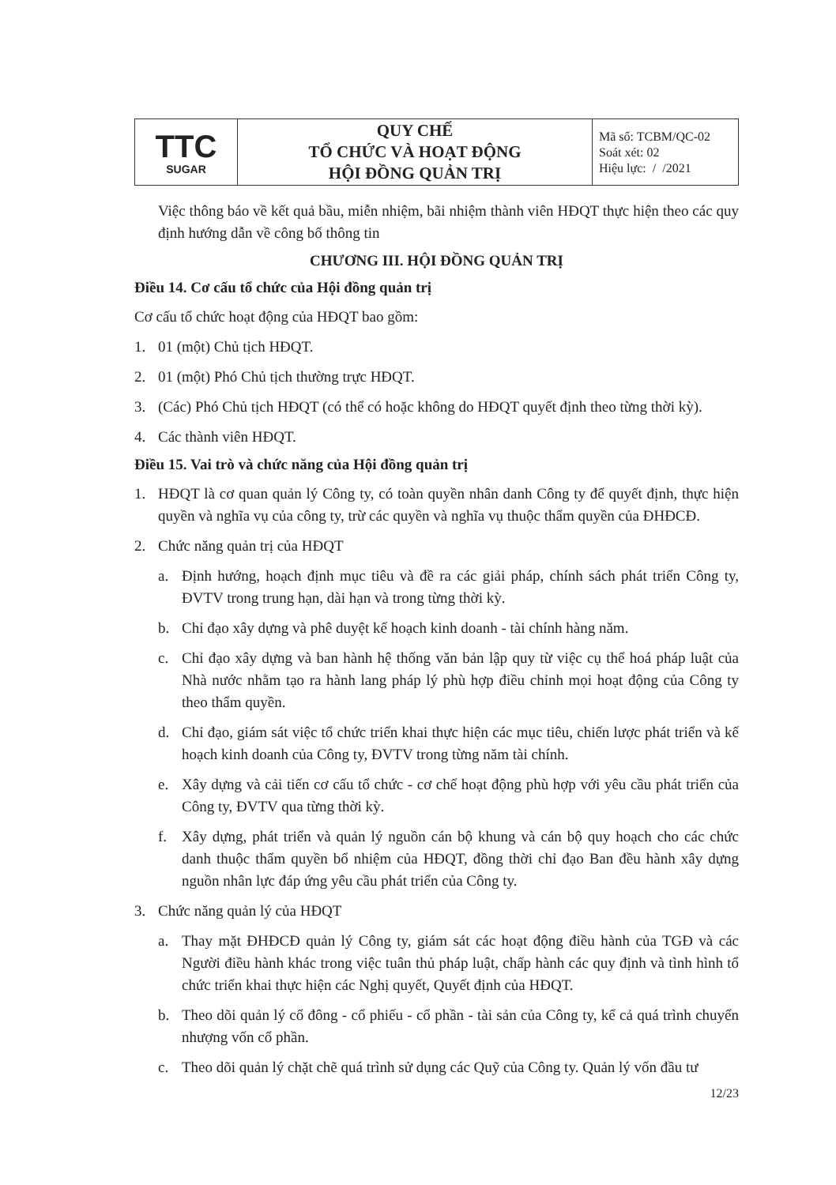| TTC SUGAR | QUY CHẾ TỔ CHỨC VÀ HOẠT ĐỘNG HỘI ĐỒNG QUẢN TRỊ | Mã số: TCBM/QC-02 Soát xét: 02 Hiệu lực: / /2021 |
Việc thông báo về kết quả bầu, miễn nhiệm, bãi nhiệm thành viên HĐQT thực hiện theo các quy định hướng dẫn về công bố thông tin
CHƯƠNG III. HỘI ĐỒNG QUẢN TRỊ
Điều 14. Cơ cấu tổ chức của Hội đồng quản trị
Cơ cấu tổ chức hoạt động của HĐQT bao gồm:
1. 01 (một) Chủ tịch HĐQT.
2. 01 (một) Phó Chủ tịch thường trực HĐQT.
3. (Các) Phó Chủ tịch HĐQT (có thể có hoặc không do HĐQT quyết định theo từng thời kỳ).
4. Các thành viên HĐQT.
Điều 15. Vai trò và chức năng của Hội đồng quản trị
1. HĐQT là cơ quan quản lý Công ty, có toàn quyền nhân danh Công ty để quyết định, thực hiện quyền và nghĩa vụ của công ty, trừ các quyền và nghĩa vụ thuộc thẩm quyền của ĐHĐCĐ.
2. Chức năng quản trị của HĐQT
a. Định hướng, hoạch định mục tiêu và đề ra các giải pháp, chính sách phát triển Công ty, ĐVTV trong trung hạn, dài hạn và trong từng thời kỳ.
b. Chỉ đạo xây dựng và phê duyệt kế hoạch kinh doanh - tài chính hàng năm.
c. Chỉ đạo xây dựng và ban hành hệ thống văn bản lập quy từ việc cụ thể hoá pháp luật của Nhà nước nhằm tạo ra hành lang pháp lý phù hợp điều chỉnh mọi hoạt động của Công ty theo thẩm quyền.
d. Chỉ đạo, giám sát việc tổ chức triển khai thực hiện các mục tiêu, chiến lược phát triển và kế hoạch kinh doanh của Công ty, ĐVTV trong từng năm tài chính.
e. Xây dựng và cải tiến cơ cấu tổ chức - cơ chế hoạt động phù hợp với yêu cầu phát triển của Công ty, ĐVTV qua từng thời kỳ.
f. Xây dựng, phát triển và quản lý nguồn cán bộ khung và cán bộ quy hoạch cho các chức danh thuộc thẩm quyền bổ nhiệm của HĐQT, đồng thời chỉ đạo Ban đều hành xây dựng nguồn nhân lực đáp ứng yêu cầu phát triển của Công ty.
3. Chức năng quản lý của HĐQT
a. Thay mặt ĐHĐCĐ quản lý Công ty, giám sát các hoạt động điều hành của TGĐ và các Người điều hành khác trong việc tuân thủ pháp luật, chấp hành các quy định và tình hình tổ chức triển khai thực hiện các Nghị quyết, Quyết định của HĐQT.
b. Theo dõi quản lý cổ đông - cổ phiếu - cổ phần - tài sản của Công ty, kể cả quá trình chuyển nhượng vốn cổ phần.
c. Theo dõi quản lý chặt chẽ quá trình sử dụng các Quỹ của Công ty. Quản lý vốn đầu tư
12/23